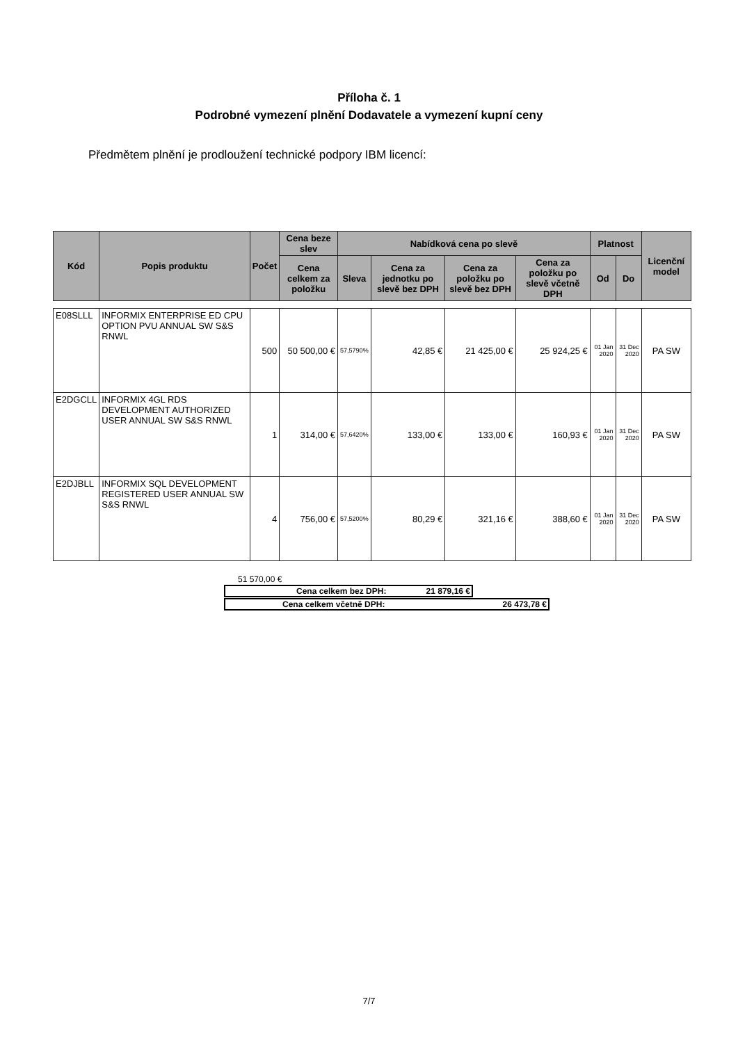Příloha č. 1
Podrobné vymezení plnění Dodavatele a vymezení kupní ceny
Předmětem plnění je prodloužení technické podpory IBM licencí:
| Kód | Popis produktu | Počet | Cena beze slev | Nabídková cena po slevě | | | | Platnost | | Licenční model |
| --- | --- | --- | --- | --- | --- | --- | --- | --- | --- | --- |
| | | | Cena celkem za položku | Sleva | Cena za jednotku po slevě bez DPH | Cena za položku po slevě bez DPH | Cena za položku po slevě včetně DPH | Od | Do | |
| E08SLLL | INFORMIX ENTERPRISE ED CPU OPTION PVU ANNUAL SW S&S RNWL | 500 | 50 500,00 € | 57,5790% | 42,85 € | 21 425,00 € | 25 924,25 € | 01 Jan 2020 | 31 Dec 2020 | PA SW |
| E2DGCLL | INFORMIX 4GL RDS DEVELOPMENT AUTHORIZED USER ANNUAL SW S&S RNWL | 1 | 314,00 € | 57,6420% | 133,00 € | 133,00 € | 160,93 € | 01 Jan 2020 | 31 Dec 2020 | PA SW |
| E2DJBLL | INFORMIX SQL DEVELOPMENT REGISTERED USER ANNUAL SW S&S RNWL | 4 | 756,00 € | 57,5200% | 80,29 € | 321,16 € | 388,60 € | 01 Jan 2020 | 31 Dec 2020 | PA SW |
51 570,00 €
Cena celkem bez DPH: 21 879,16 €
Cena celkem včetně DPH: 26 473,78 €
7/7